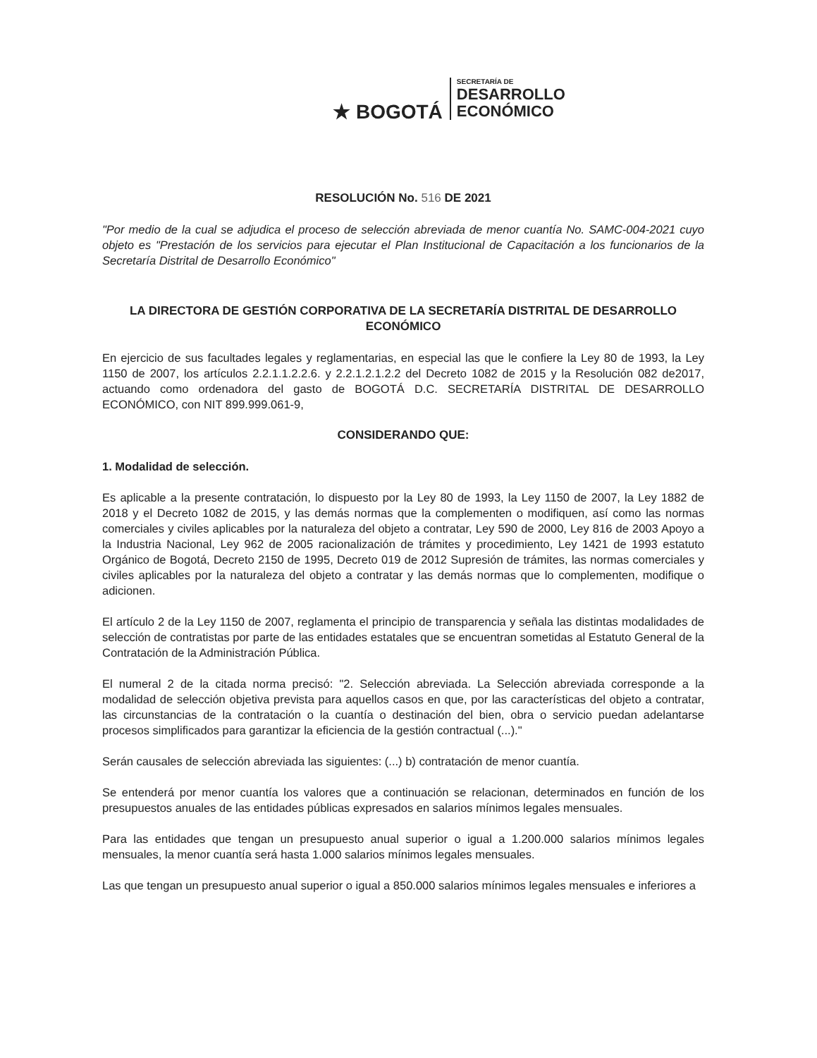★ BOGOTÁ
SECRETARÍA DE
DESARROLLO
ECONÓMICO
RESOLUCIÓN No. 516 DE 2021
"Por medio de la cual se adjudica el proceso de selección abreviada de menor cuantía No. SAMC-004-2021 cuyo objeto es "Prestación de los servicios para ejecutar el Plan Institucional de Capacitación a los funcionarios de la Secretaría Distrital de Desarrollo Económico"
LA DIRECTORA DE GESTIÓN CORPORATIVA DE LA SECRETARÍA DISTRITAL DE DESARROLLO ECONÓMICO
En ejercicio de sus facultades legales y reglamentarias, en especial las que le confiere la Ley 80 de 1993, la Ley 1150 de 2007, los artículos 2.2.1.1.2.2.6. y 2.2.1.2.1.2.2 del Decreto 1082 de 2015 y la Resolución 082 de2017, actuando como ordenadora del gasto de BOGOTÁ D.C. SECRETARÍA DISTRITAL DE DESARROLLO ECONÓMICO, con NIT 899.999.061-9,
CONSIDERANDO QUE:
1. Modalidad de selección.
Es aplicable a la presente contratación, lo dispuesto por la Ley 80 de 1993, la Ley 1150 de 2007, la Ley 1882 de 2018 y el Decreto 1082 de 2015, y las demás normas que la complementen o modifiquen, así como las normas comerciales y civiles aplicables por la naturaleza del objeto a contratar, Ley 590 de 2000, Ley 816 de 2003 Apoyo a la Industria Nacional, Ley 962 de 2005 racionalización de trámites y procedimiento, Ley 1421 de 1993 estatuto Orgánico de Bogotá, Decreto 2150 de 1995, Decreto 019 de 2012 Supresión de trámites, las normas comerciales y civiles aplicables por la naturaleza del objeto a contratar y las demás normas que lo complementen, modifique o adicionen.
El artículo 2 de la Ley 1150 de 2007, reglamenta el principio de transparencia y señala las distintas modalidades de selección de contratistas por parte de las entidades estatales que se encuentran sometidas al Estatuto General de la Contratación de la Administración Pública.
El numeral 2 de la citada norma precisó: "2. Selección abreviada. La Selección abreviada corresponde a la modalidad de selección objetiva prevista para aquellos casos en que, por las características del objeto a contratar, las circunstancias de la contratación o la cuantía o destinación del bien, obra o servicio puedan adelantarse procesos simplificados para garantizar la eficiencia de la gestión contractual (...)."
Serán causales de selección abreviada las siguientes: (...) b) contratación de menor cuantía.
Se entenderá por menor cuantía los valores que a continuación se relacionan, determinados en función de los presupuestos anuales de las entidades públicas expresados en salarios mínimos legales mensuales.
Para las entidades que tengan un presupuesto anual superior o igual a 1.200.000 salarios mínimos legales mensuales, la menor cuantía será hasta 1.000 salarios mínimos legales mensuales.
Las que tengan un presupuesto anual superior o igual a 850.000 salarios mínimos legales mensuales e inferiores a